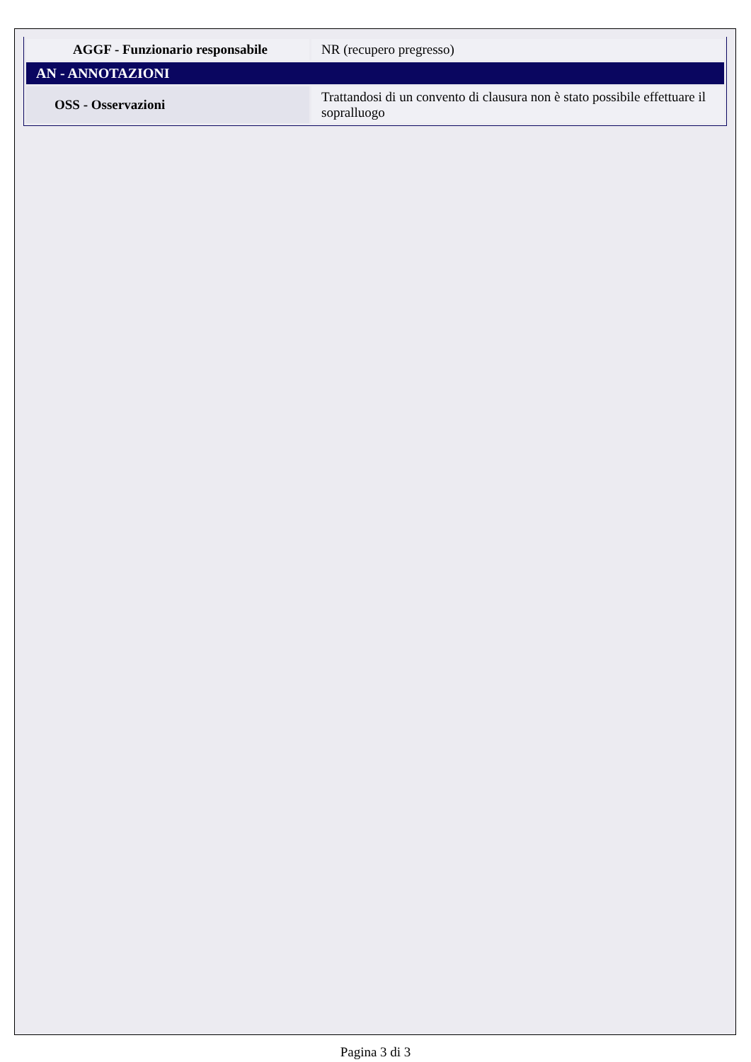| AGGF - Funzionario responsabile | NR (recupero pregresso) |
| AN - ANNOTAZIONI | |
| OSS - Osservazioni | Trattandosi di un convento di clausura non è stato possibile effettuare il sopralluogo |
Pagina 3 di 3